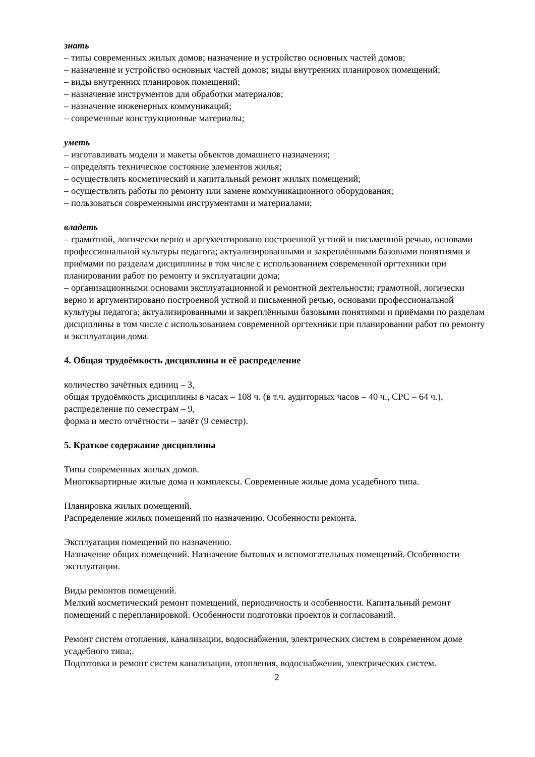знать
– типы современных жилых домов; назначение и устройство основных частей домов;
– назначение и устройство основных частей домов; виды внутренних планировок помещений;
– виды внутренних планировок помещений;
– назначение инструментов для обработки материалов;
– назначение инженерных коммуникаций;
– современные конструкционные материалы;
уметь
– изготавливать модели и макеты объектов домашнего назначения;
– определять техническое состояние элементов жилья;
– осуществлять косметический и капитальный ремонт жилых помещений;
– осуществлять работы по ремонту или замене коммуникационного оборудования;
– пользоваться современными инструментами и материалами;
владеть
– грамотной, логически верно и аргументировано построенной устной и письменной речью, основами профессиональной культуры педагога; актуализированными и закреплёнными базовыми понятиями и приёмами по разделам дисциплины в том числе с использованием современной оргтехники при планировании работ по ремонту и эксплуатации дома;
– организационными основами эксплуатационной и ремонтной деятельности; грамотной, логически верно и аргументировано построенной устной и письменной речью, основами профессиональной культуры педагога; актуализированными и закреплёнными базовыми понятиями и приёмами по разделам дисциплины в том числе с использованием современной оргтехники при планировании работ по ремонту и эксплуатации дома.
4. Общая трудоёмкость дисциплины и её распределение
количество зачётных единиц – 3,
общая трудоёмкость дисциплины в часах – 108 ч. (в т.ч. аудиторных часов – 40 ч., СРС – 64 ч.),
распределение по семестрам – 9,
форма и место отчётности – зачёт (9 семестр).
5. Краткое содержание дисциплины
Типы современных жилых домов.
Многоквартирные жилые дома и комплексы. Современные жилые дома усадебного типа.
Планировка жилых помещений.
Распределение жилых помещений по назначению. Особенности ремонта.
Эксплуатация помещений по назначению.
Назначение общих помещений. Назначение бытовых и вспомогательных помещений. Особенности эксплуатации.
Виды ремонтов помещений.
Мелкий косметический ремонт помещений, периодичность и особенности. Капитальный ремонт помещений с перепланировкой. Особенности подготовки проектов и согласований.
Ремонт систем отопления, канализации, водоснабжения, электрических систем в современном доме усадебного типа;.
Подготовка и ремонт систем канализации, отопления, водоснабжения, электрических систем.
2